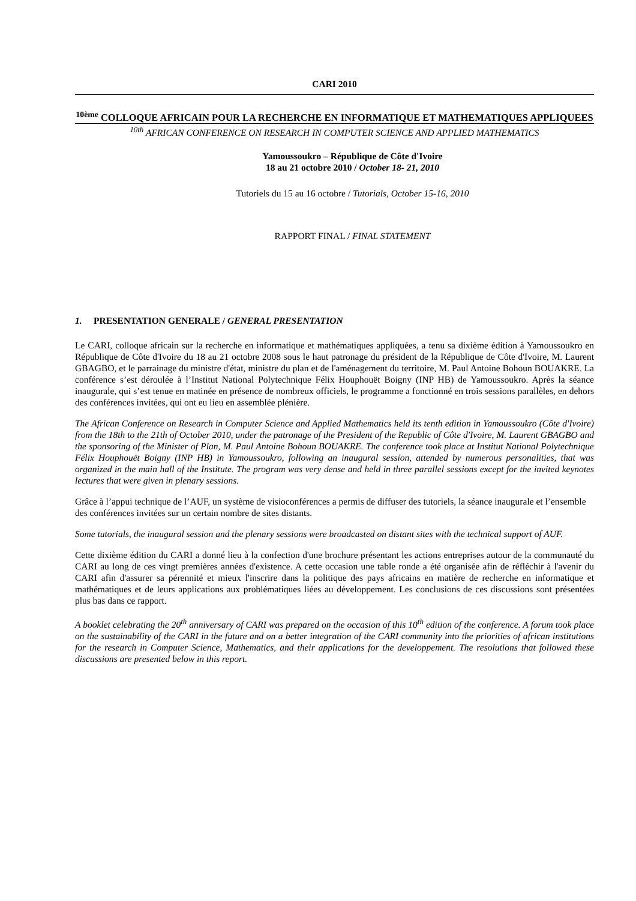CARI 2010
<sup>10ème</sup> COLLOQUE AFRICAIN POUR LA RECHERCHE EN INFORMATIQUE ET MATHEMATIQUES APPLIQUEES
<sup>10th</sup> AFRICAN CONFERENCE ON RESEARCH IN COMPUTER SCIENCE AND APPLIED MATHEMATICS
Yamoussoukro – République de Côte d'Ivoire
18 au 21 octobre 2010 / October 18- 21, 2010
Tutoriels du 15 au 16 octobre / Tutorials, October 15-16, 2010
RAPPORT FINAL / FINAL STATEMENT
1. PRESENTATION GENERALE / GENERAL PRESENTATION
Le CARI, colloque africain sur la recherche en informatique et mathématiques appliquées, a tenu sa dixième édition à Yamoussoukro en République de Côte d'Ivoire du 18 au 21 octobre 2008 sous le haut patronage du président de la République de Côte d'Ivoire, M. Laurent GBAGBO, et le parrainage du ministre d'état, ministre du plan et de l'aménagement du territoire, M. Paul Antoine Bohoun BOUAKRE. La conférence s’est déroulée à l’Institut National Polytechnique Félix Houphouët Boigny (INP HB) de Yamoussoukro. Après la séance inaugurale, qui s’est tenue en matinée en présence de nombreux officiels, le programme a fonctionné en trois sessions parallèles, en dehors des conférences invitées, qui ont eu lieu en assemblée plénière.
The African Conference on Research in Computer Science and Applied Mathematics held its tenth edition in Yamoussoukro (Côte d'Ivoire) from the 18th to the 21th of October 2010, under the patronage of the President of the Republic of Côte d'Ivoire, M. Laurent GBAGBO and the sponsoring of the Minister of Plan, M. Paul Antoine Bohoun BOUAKRE. The conference took place at Institut National Polytechnique Félix Houphouët Boigny (INP HB) in Yamoussoukro, following an inaugural session, attended by numerous personalities, that was organized in the main hall of the Institute. The program was very dense and held in three parallel sessions except for the invited keynotes lectures that were given in plenary sessions.
Grâce à l’appui technique de l’AUF, un système de visioconférences a permis de diffuser des tutoriels, la séance inaugurale et l’ensemble des conférences invitées sur un certain nombre de sites distants.
Some tutorials, the inaugural session and the plenary sessions were broadcasted on distant sites with the technical support of AUF.
Cette dixième édition du CARI a donné lieu à la confection d'une brochure présentant les actions entreprises autour de la communauté du CARI au long de ces vingt premières années d'existence. A cette occasion une table ronde a été organisée afin de réfléchir à l'avenir du CARI afin d'assurer sa pérennité et mieux l'inscrire dans la politique des pays africains en matière de recherche en informatique et mathématiques et de leurs applications aux problématiques liées au développement. Les conclusions de ces discussions sont présentées plus bas dans ce rapport.
A booklet celebrating the 20<sup>th</sup> anniversary of CARI was prepared on the occasion of this 10<sup>th</sup> edition of the conference. A forum took place on the sustainability of the CARI in the future and on a better integration of the CARI community into the priorities of african institutions for the research in Computer Science, Mathematics, and their applications for the developpement. The resolutions that followed these discussions are presented below in this report.